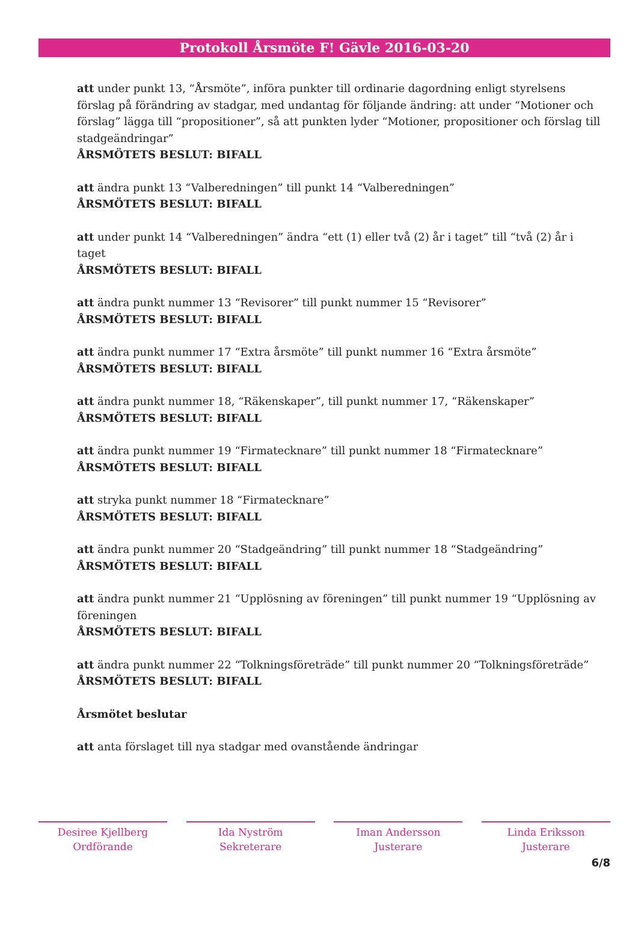Protokoll Årsmöte F! Gävle 2016-03-20
att under punkt 13, “Årsmöte”, införa punkter till ordinarie dagordning enligt styrelsens förslag på förändring av stadgar, med undantag för följande ändring: att under “Motioner och förslag” lägga till “propositioner”, så att punkten lyder “Motioner, propositioner och förslag till stadgeändringar”
ÅRSMÖTETS BESLUT: BIFALL
att ändra punkt 13 “Valberedningen” till punkt 14 “Valberedningen”
ÅRSMÖTETS BESLUT: BIFALL
att under punkt 14 “Valberedningen” ändra “ett (1) eller två (2) år i taget” till “två (2) år i taget
ÅRSMÖTETS BESLUT: BIFALL
att ändra punkt nummer 13 “Revisorer” till punkt nummer 15 “Revisorer”
ÅRSMÖTETS BESLUT: BIFALL
att ändra punkt nummer 17 “Extra årsmöte” till punkt nummer 16 “Extra årsmöte”
ÅRSMÖTETS BESLUT: BIFALL
att ändra punkt nummer 18, “Räkenskaper”, till punkt nummer 17, “Räkenskaper”
ÅRSMÖTETS BESLUT: BIFALL
att ändra punkt nummer 19 “Firmatecknare” till punkt nummer 18 “Firmatecknare”
ÅRSMÖTETS BESLUT: BIFALL
att stryka punkt nummer 18 “Firmatecknare”
ÅRSMÖTETS BESLUT: BIFALL
att ändra punkt nummer 20 “Stadgeändring” till punkt nummer 18 “Stadgeändring”
ÅRSMÖTETS BESLUT: BIFALL
att ändra punkt nummer 21 “Upplösning av föreningen” till punkt nummer 19 “Upplösning av föreningen
ÅRSMÖTETS BESLUT: BIFALL
att ändra punkt nummer 22 “Tolkningsföreträde” till punkt nummer 20 “Tolkningsföreträde”
ÅRSMÖTETS BESLUT: BIFALL
Årsmötet beslutar
att anta förslaget till nya stadgar med ovanstående ändringar
Desiree Kjellberg
Ordförande
Ida Nyström
Sekreterare
Iman Andersson
Justerare
Linda Eriksson
Justerare
6/8